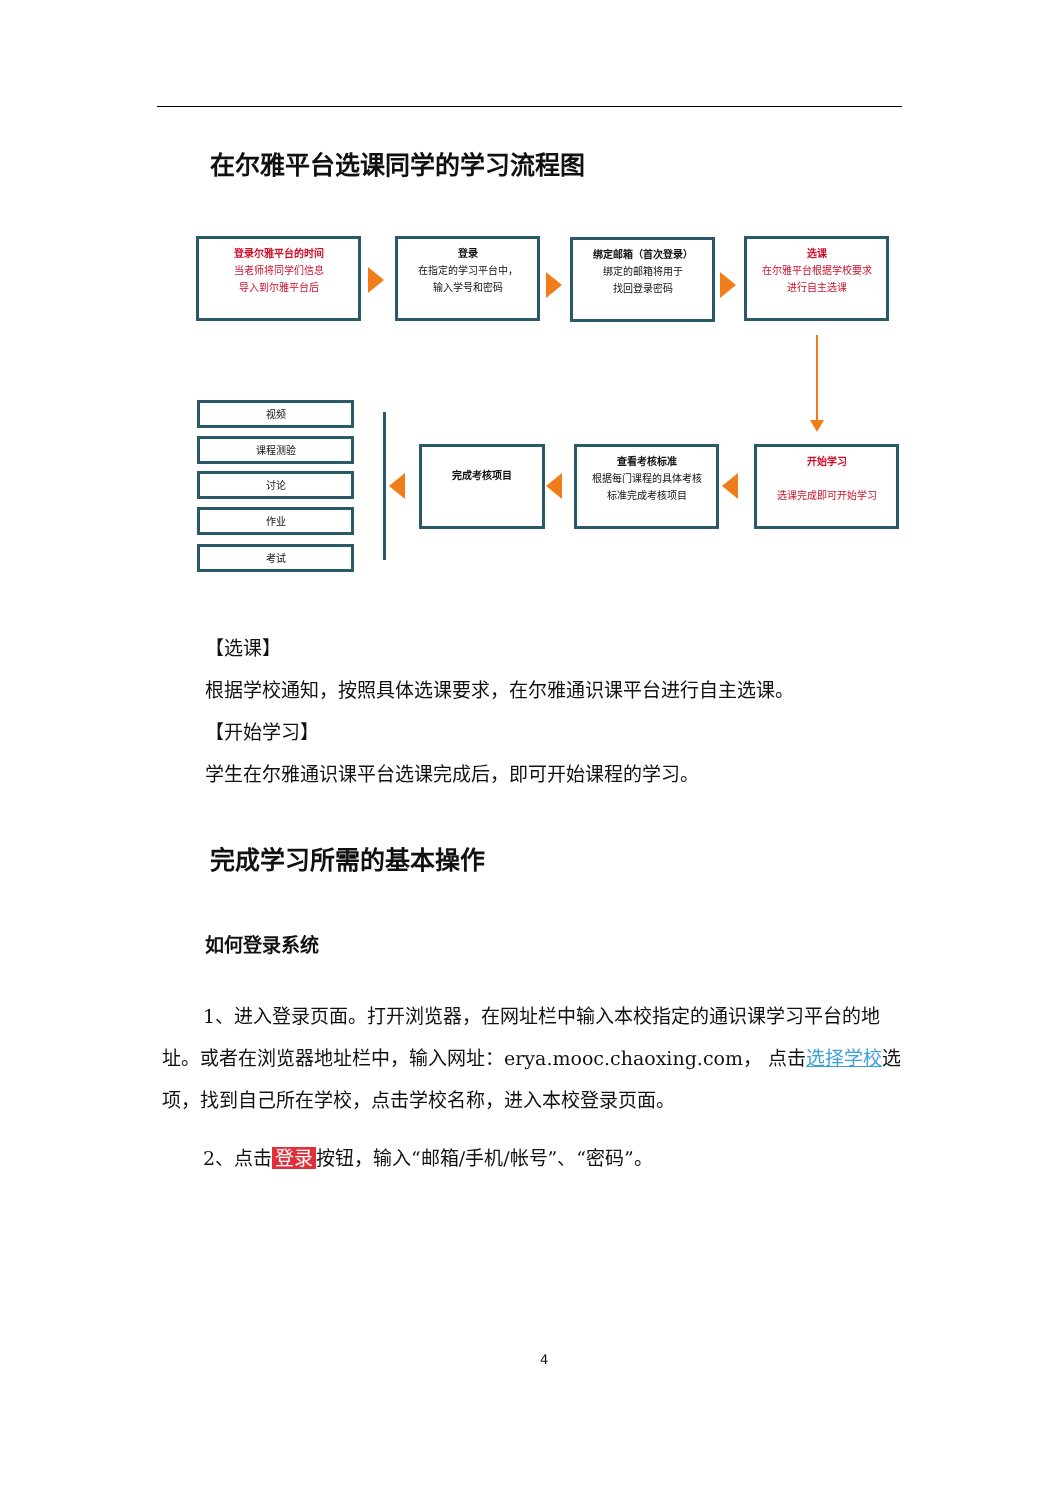在尔雅平台选课同学的学习流程图
登录尔雅平台的时间
当老师将同学们信息
导入到尔雅平台后
登录
在指定的学习平台中，
输入学号和密码
绑定邮箱（首次登录）
绑定的邮箱将用于
找回登录密码
选课
在尔雅平台根据学校要求
进行自主选课
视频
课程测验
讨论
作业
考试
完成考核项目
查看考核标准
根据每门课程的具体考核
标准完成考核项目
开始学习
选课完成即可开始学习
【选课】
根据学校通知，按照具体选课要求，在尔雅通识课平台进行自主选课。
【开始学习】
学生在尔雅通识课平台选课完成后，即可开始课程的学习。
完成学习所需的基本操作
如何登录系统
1、进入登录页面。打开浏览器，在网址栏中输入本校指定的通识课学习平台的地址。或者在浏览器地址栏中，输入网址：erya.mooc.chaoxing.com， 点击选择学校选项，找到自己所在学校，点击学校名称，进入本校登录页面。
2、点击 登录 按钮，输入“邮箱/手机/帐号”、“密码”。
4